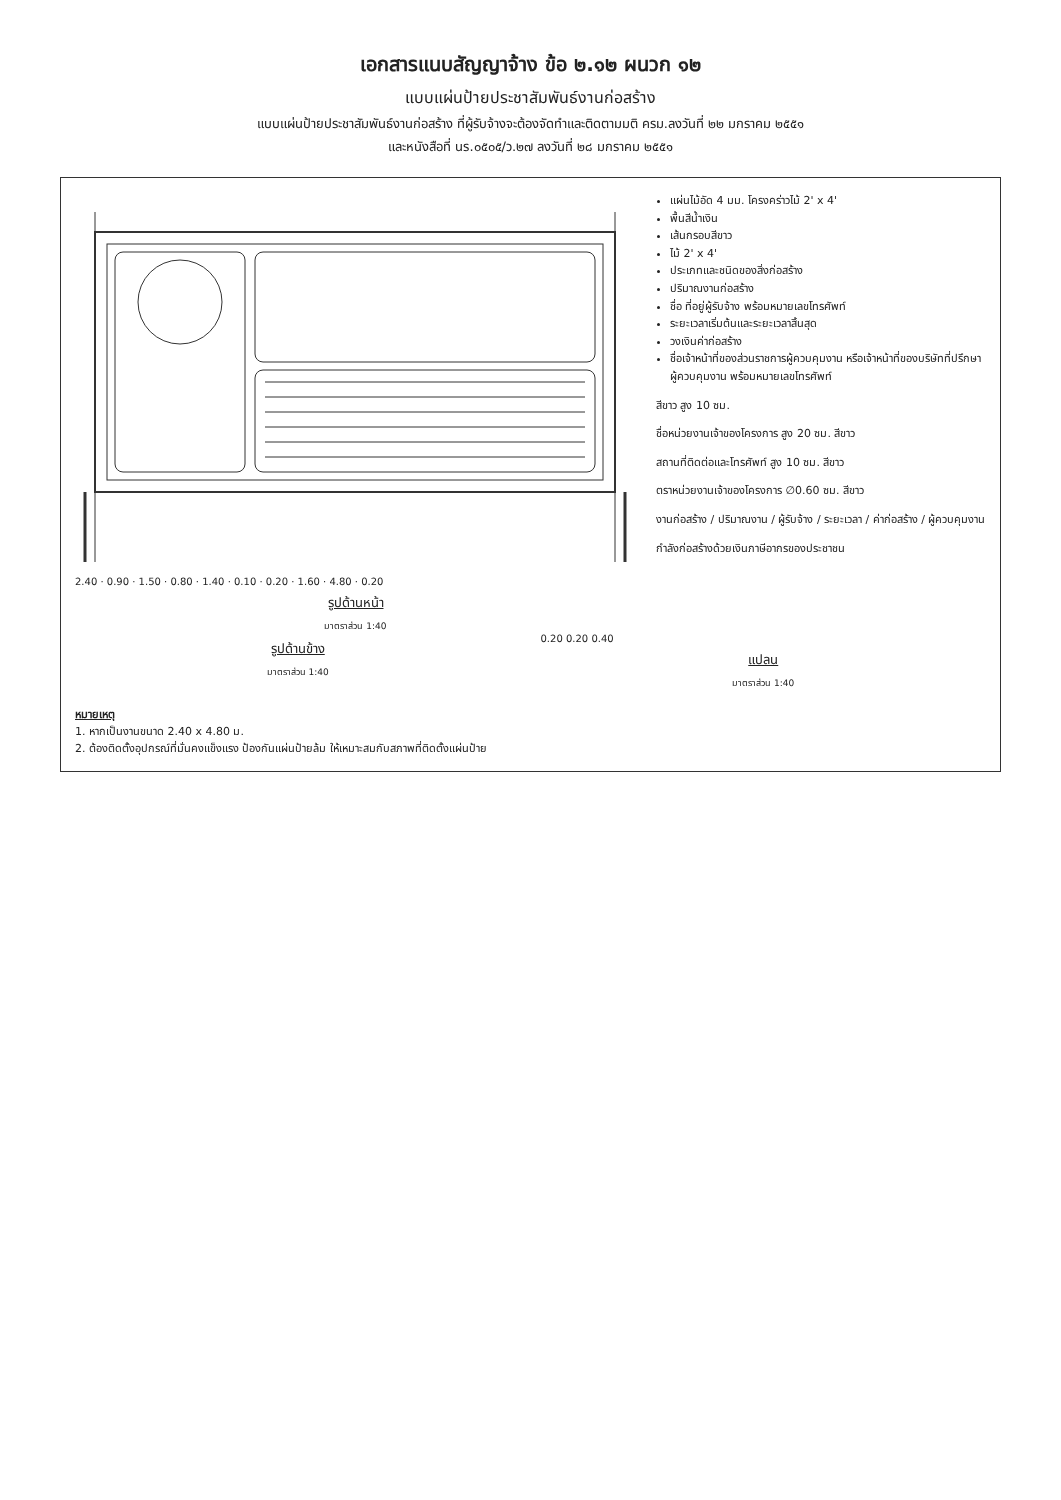เอกสารแนบสัญญาจ้าง ข้อ ๒.๑๒ ผนวก ๑๒
แบบแผ่นป้ายประชาสัมพันธ์งานก่อสร้าง
แบบแผ่นป้ายประชาสัมพันธ์งานก่อสร้าง ที่ผู้รับจ้างจะต้องจัดทำและติดตามมติ ครม.ลงวันที่ ๒๒ มกราคม ๒๕๕๑
และหนังสือที่ นร.๐๕๐๕/ว.๒๗ ลงวันที่ ๒๘ มกราคม ๒๕๕๑
2.40 · 0.90 · 1.50 · 0.80 · 1.40 · 0.10 · 0.20 · 1.60 · 4.80 · 0.20
รูปด้านหน้า
มาตราส่วน 1:40
แผ่นไม้อัด 4 มม. โครงคร่าวไม้ 2' x 4'
พื้นสีน้ำเงิน
เส้นกรอบสีขาว
ไม้ 2' x 4'
ประเภทและชนิดของสิ่งก่อสร้าง
ปริมาณงานก่อสร้าง
ชื่อ ที่อยู่ผู้รับจ้าง พร้อมหมายเลขโทรศัพท์
ระยะเวลาเริ่มต้นและระยะเวลาสิ้นสุด
วงเงินค่าก่อสร้าง
ชื่อเจ้าหน้าที่ของส่วนราชการผู้ควบคุมงาน หรือเจ้าหน้าที่ของบริษัทที่ปรึกษา ผู้ควบคุมงาน พร้อมหมายเลขโทรศัพท์
สีขาว สูง 10 ซม.
ชื่อหน่วยงานเจ้าของโครงการ สูง 20 ซม. สีขาว
สถานที่ติดต่อและโทรศัพท์ สูง 10 ซม. สีขาว
ตราหน่วยงานเจ้าของโครงการ ∅0.60 ซม. สีขาว
งานก่อสร้าง / ปริมาณงาน / ผู้รับจ้าง / ระยะเวลา / ค่าก่อสร้าง / ผู้ควบคุมงาน
กำลังก่อสร้างด้วยเงินภาษีอากรของประชาชน
รูปด้านข้าง
มาตราส่วน 1:40
0.20 0.20 0.40
แปลน
มาตราส่วน 1:40
หมายเหตุ
1. หากเป็นงานขนาด 2.40 x 4.80 ม.
2. ต้องติดตั้งอุปกรณ์ที่มั่นคงแข็งแรง ป้องกันแผ่นป้ายล้ม ให้เหมาะสมกับสภาพที่ติดตั้งแผ่นป้าย